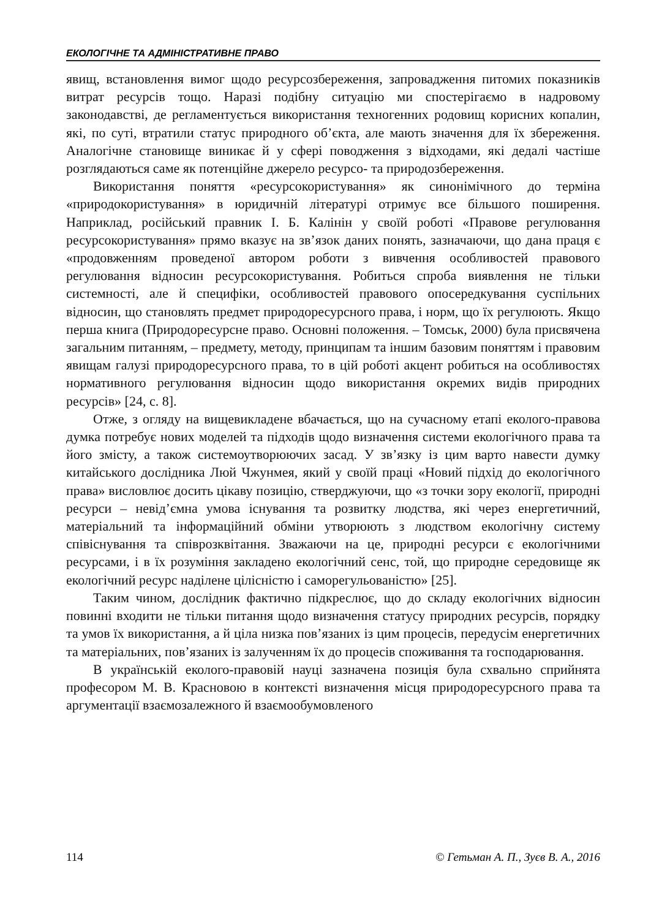ЕКОЛОГІЧНЕ ТА АДМІНІСТРАТИВНЕ ПРАВО
явищ, встановлення вимог щодо ресурсозбереження, запровадження питомих показників витрат ресурсів тощо. Наразі подібну ситуацію ми спостерігаємо в надровому законодавстві, де регламентується використання техногенних родовищ корисних копалин, які, по суті, втратили статус природного об’єкта, але мають значення для їх збереження. Аналогічне становище виникає й у сфері поводження з відходами, які дедалі частіше розглядаються саме як потенційне джерело ресурсо- та природозбереження.
Використання поняття «ресурсокористування» як синонімічного до терміна «природокористування» в юридичній літературі отримує все більшого поширення. Наприклад, російський правник І. Б. Калінін у своїй роботі «Правове регулювання ресурсокористування» прямо вказує на зв’язок даних понять, зазначаючи, що дана праця є «продовженням проведеної автором роботи з вивчення особливостей правового регулювання відносин ресурсокористування. Робиться спроба виявлення не тільки системності, але й специфіки, особливостей правового опосередкування суспільних відносин, що становлять предмет природоресурсного права, і норм, що їх регулюють. Якщо перша книга (Природоресурсне право. Основні положення. – Томськ, 2000) була присвячена загальним питанням, – предмету, методу, принципам та іншим базовим поняттям і правовим явищам галузі природоресурсного права, то в цій роботі акцент робиться на особливостях нормативного регулювання відносин щодо використання окремих видів природних ресурсів» [24, с. 8].
Отже, з огляду на вищевикладене вбачається, що на сучасному етапі еколого-правова думка потребує нових моделей та підходів щодо визначення системи екологічного права та його змісту, а також системоутворюючих засад. У зв’язку із цим варто навести думку китайського дослідника Люй Чжунмея, який у своїй праці «Новий підхід до екологічного права» висловлює досить цікаву позицію, стверджуючи, що «з точки зору екології, природні ресурси – невід’ємна умова існування та розвитку людства, які через енергетичний, матеріальний та інформаційний обміни утворюють з людством екологічну систему співіснування та співрозквітання. Зважаючи на це, природні ресурси є екологічними ресурсами, і в їх розуміння закладено екологічний сенс, той, що природне середовище як екологічний ресурс наділене цілісністю і саморегульованістю» [25].
Таким чином, дослідник фактично підкреслює, що до складу екологічних відносин повинні входити не тільки питання щодо визначення статусу природних ресурсів, порядку та умов їх використання, а й ціла низка пов’язаних із цим процесів, передусім енергетичних та матеріальних, пов’язаних із залученням їх до процесів споживання та господарювання.
В українській еколого-правовій науці зазначена позиція була схвально сприйнята професором М. В. Красновою в контексті визначення місця природоресурсного права та аргументації взаємозалежного й взаємообумовленого
114 © Гетьман А. П., Зуєв В. А., 2016